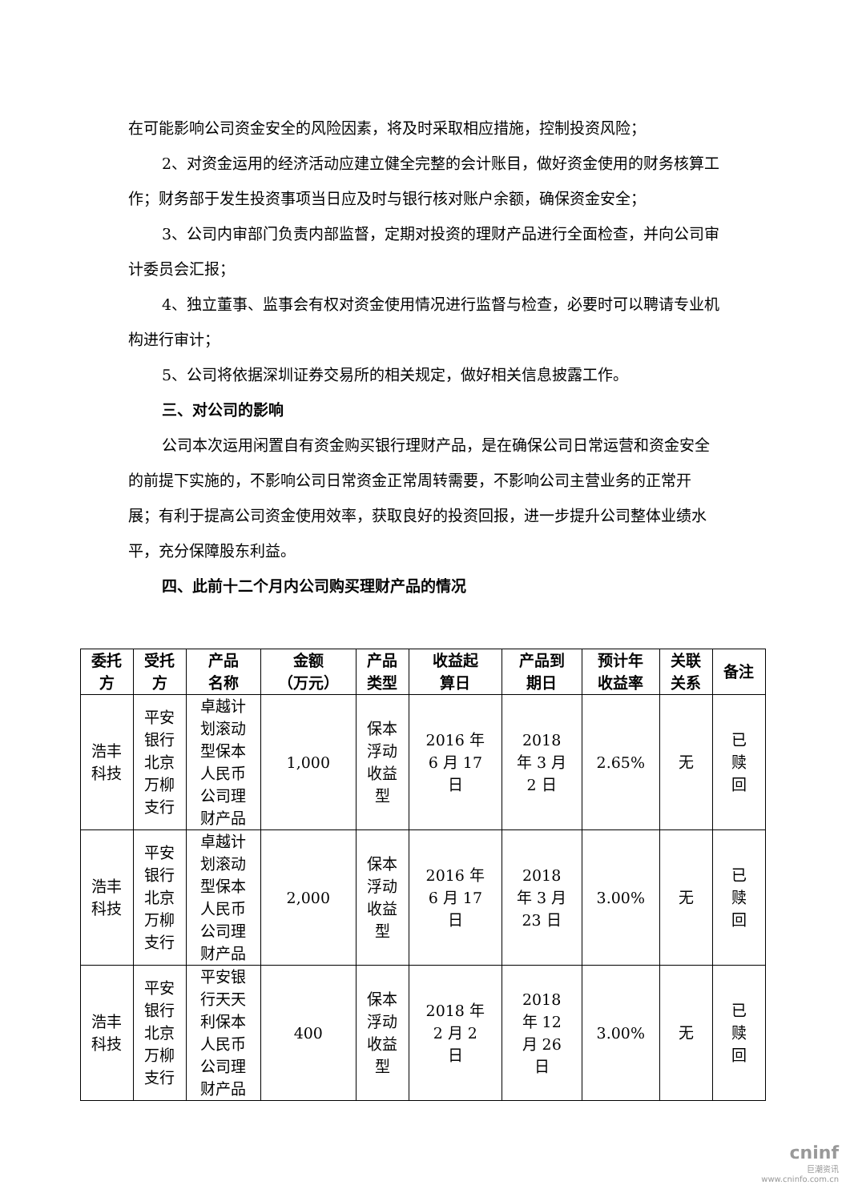在可能影响公司资金安全的风险因素，将及时采取相应措施，控制投资风险；
2、对资金运用的经济活动应建立健全完整的会计账目，做好资金使用的财务核算工作；财务部于发生投资事项当日应及时与银行核对账户余额，确保资金安全；
3、公司内审部门负责内部监督，定期对投资的理财产品进行全面检查，并向公司审计委员会汇报；
4、独立董事、监事会有权对资金使用情况进行监督与检查，必要时可以聘请专业机构进行审计；
5、公司将依据深圳证券交易所的相关规定，做好相关信息披露工作。
三、对公司的影响
公司本次运用闲置自有资金购买银行理财产品，是在确保公司日常运营和资金安全的前提下实施的，不影响公司日常资金正常周转需要，不影响公司主营业务的正常开展；有利于提高公司资金使用效率，获取良好的投资回报，进一步提升公司整体业绩水平，充分保障股东利益。
四、此前十二个月内公司购买理财产品的情况
| 委托 方 | 受托 方 | 产品 名称 | 金额 （万元） | 产品 类型 | 收益起 算日 | 产品到 期日 | 预计年 收益率 | 关联 关系 | 备注 |
| --- | --- | --- | --- | --- | --- | --- | --- | --- | --- |
| 浩丰 科技 | 平安 银行 北京 万柳 支行 | 卓越计 划滚动 型保本 人民币 公司理 财产品 | 1,000 | 保本 浮动 收益 型 | 2016 年 6 月 17 日 | 2018 年 3 月 2 日 | 2.65% | 无 | 已 赎 回 |
| 浩丰 科技 | 平安 银行 北京 万柳 支行 | 卓越计 划滚动 型保本 人民币 公司理 财产品 | 2,000 | 保本 浮动 收益 型 | 2016 年 6 月 17 日 | 2018 年 3 月 23 日 | 3.00% | 无 | 已 赎 回 |
| 浩丰 科技 | 平安 银行 北京 万柳 支行 | 平安银 行天天 利保本 人民币 公司理 财产品 | 400 | 保本 浮动 收益 型 | 2018 年 2 月 2 日 | 2018 年 12 月 26 日 | 3.00% | 无 | 已 赎 回 |
cninf
巨潮资讯
www.cninfo.com.cn